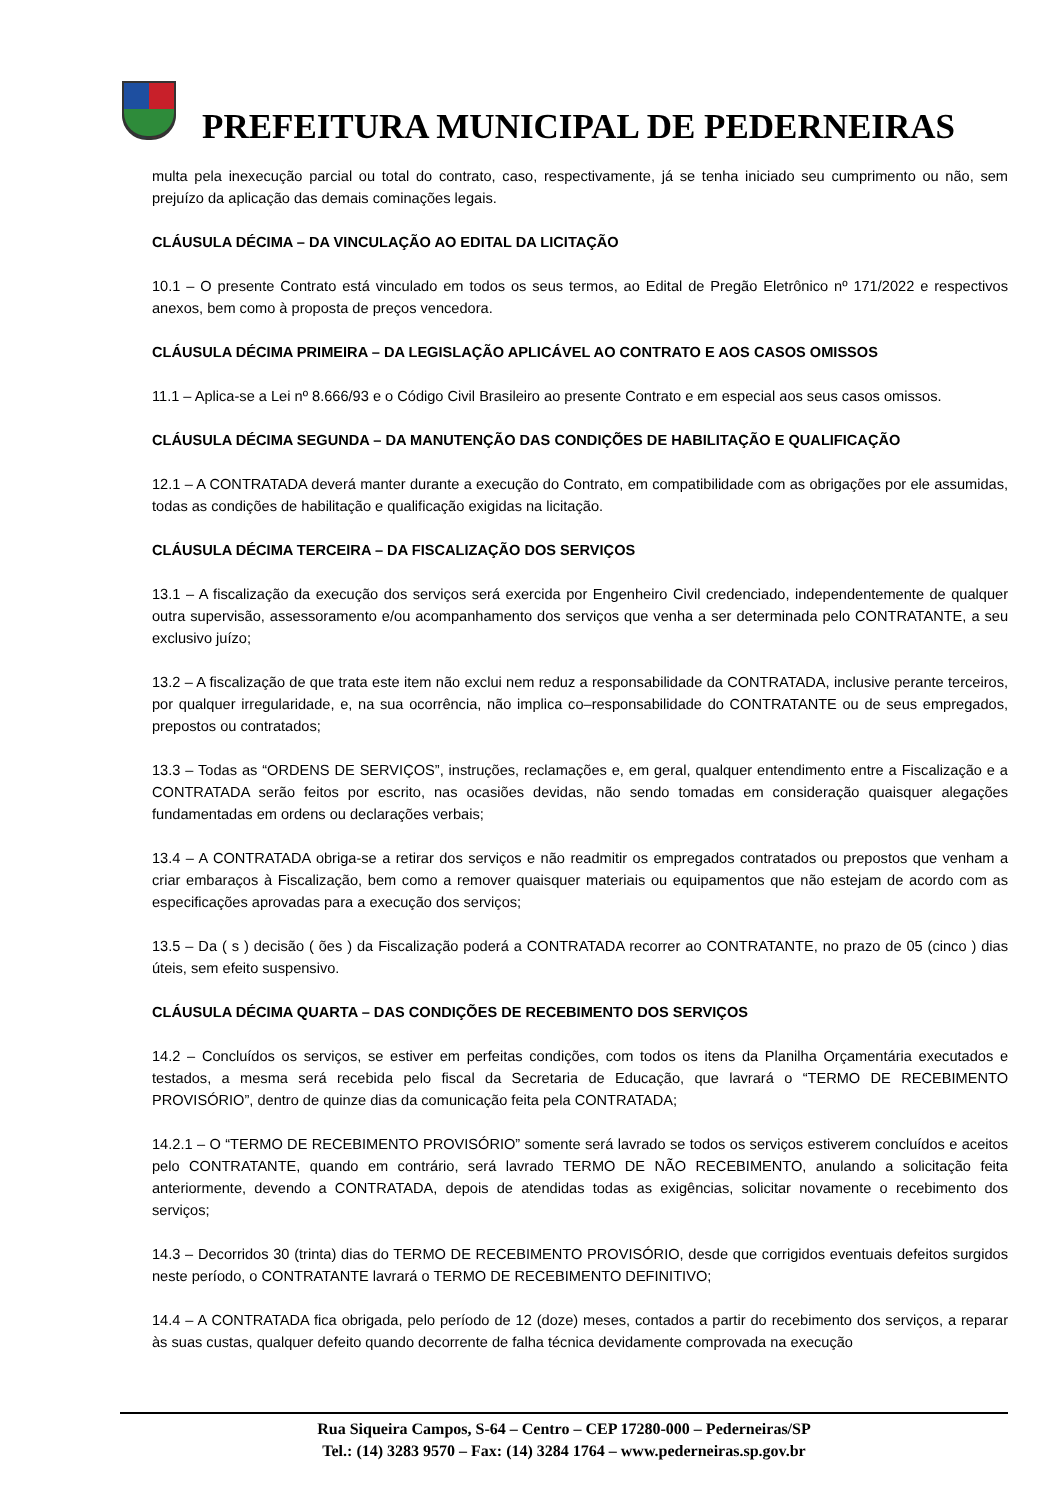PREFEITURA MUNICIPAL DE PEDERNEIRAS
multa pela inexecução parcial ou total do contrato, caso, respectivamente, já se tenha iniciado seu cumprimento ou não, sem prejuízo da aplicação das demais cominações legais.
CLÁUSULA DÉCIMA – DA VINCULAÇÃO AO EDITAL DA LICITAÇÃO
10.1 – O presente Contrato está vinculado em todos os seus termos, ao Edital de Pregão Eletrônico nº 171/2022 e respectivos anexos, bem como à proposta de preços vencedora.
CLÁUSULA DÉCIMA PRIMEIRA – DA LEGISLAÇÃO APLICÁVEL AO CONTRATO E AOS CASOS OMISSOS
11.1 – Aplica-se a Lei nº 8.666/93 e o Código Civil Brasileiro ao presente Contrato e em especial aos seus casos omissos.
CLÁUSULA DÉCIMA SEGUNDA – DA MANUTENÇÃO DAS CONDIÇÕES DE HABILITAÇÃO E QUALIFICAÇÃO
12.1 – A CONTRATADA deverá manter durante a execução do Contrato, em compatibilidade com as obrigações por ele assumidas, todas as condições de habilitação e qualificação exigidas na licitação.
CLÁUSULA DÉCIMA TERCEIRA – DA FISCALIZAÇÃO DOS SERVIÇOS
13.1 – A fiscalização da execução dos serviços será exercida por Engenheiro Civil credenciado, independentemente de qualquer outra supervisão, assessoramento e/ou acompanhamento dos serviços que venha a ser determinada pelo CONTRATANTE, a seu exclusivo juízo;
13.2 – A fiscalização de que trata este item não exclui nem reduz a responsabilidade da CONTRATADA, inclusive perante terceiros, por qualquer irregularidade, e, na sua ocorrência, não implica co–responsabilidade do CONTRATANTE ou de seus empregados, prepostos ou contratados;
13.3 – Todas as “ORDENS DE SERVIÇOS”, instruções, reclamações e, em geral, qualquer entendimento entre a Fiscalização e a CONTRATADA serão feitos por escrito, nas ocasiões devidas, não sendo tomadas em consideração quaisquer alegações fundamentadas em ordens ou declarações verbais;
13.4 – A CONTRATADA obriga-se a retirar dos serviços e não readmitir os empregados contratados ou prepostos que venham a criar embaraços à Fiscalização, bem como a remover quaisquer materiais ou equipamentos que não estejam de acordo com as especificações aprovadas para a execução dos serviços;
13.5 – Da ( s ) decisão ( ões ) da Fiscalização poderá a CONTRATADA recorrer ao CONTRATANTE, no prazo de 05 (cinco ) dias úteis, sem efeito suspensivo.
CLÁUSULA DÉCIMA QUARTA – DAS CONDIÇÕES DE RECEBIMENTO DOS SERVIÇOS
14.2 – Concluídos os serviços, se estiver em perfeitas condições, com todos os itens da Planilha Orçamentária executados e testados, a mesma será recebida pelo fiscal da Secretaria de Educação, que lavrará o “TERMO DE RECEBIMENTO PROVISÓRIO”, dentro de quinze dias da comunicação feita pela CONTRATADA;
14.2.1 – O “TERMO DE RECEBIMENTO PROVISÓRIO” somente será lavrado se todos os serviços estiverem concluídos e aceitos pelo CONTRATANTE, quando em contrário, será lavrado TERMO DE NÃO RECEBIMENTO, anulando a solicitação feita anteriormente, devendo a CONTRATADA, depois de atendidas todas as exigências, solicitar novamente o recebimento dos serviços;
14.3 – Decorridos 30 (trinta) dias do TERMO DE RECEBIMENTO PROVISÓRIO, desde que corrigidos eventuais defeitos surgidos neste período, o CONTRATANTE lavrará o TERMO DE RECEBIMENTO DEFINITIVO;
14.4 – A CONTRATADA fica obrigada, pelo período de 12 (doze) meses, contados a partir do recebimento dos serviços, a reparar às suas custas, qualquer defeito quando decorrente de falha técnica devidamente comprovada na execução
Rua Siqueira Campos, S-64 – Centro – CEP 17280-000 – Pederneiras/SP
Tel.: (14) 3283 9570 – Fax: (14) 3284 1764 – www.pederneiras.sp.gov.br